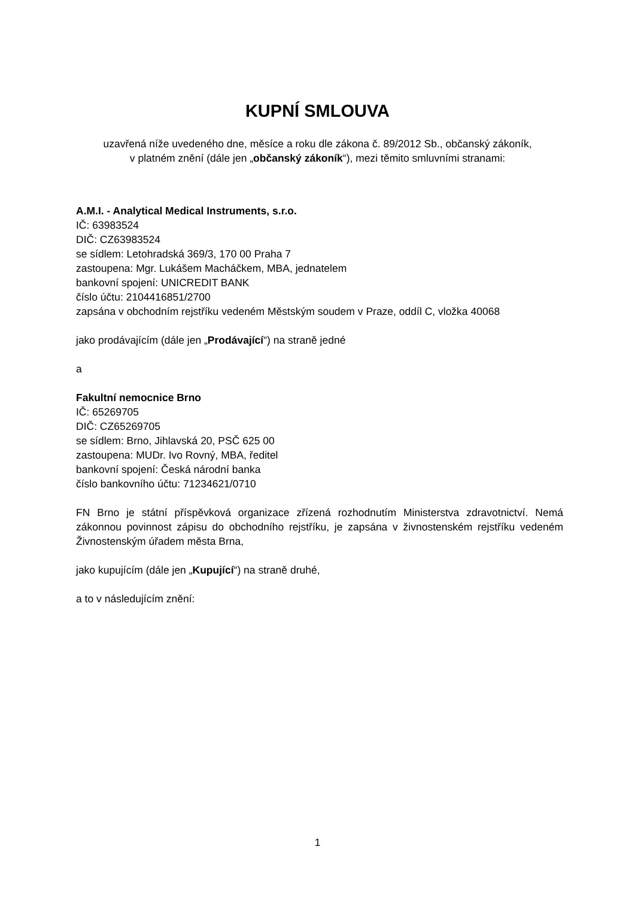KUPNÍ SMLOUVA
uzavřená níže uvedeného dne, měsíce a roku dle zákona č. 89/2012 Sb., občanský zákoník,
v platném znění (dále jen „občanský zákoník“), mezi těmito smluvními stranami:
A.M.I. - Analytical Medical Instruments, s.r.o.
IČ: 63983524
DIČ: CZ63983524
se sídlem: Letohradská 369/3, 170 00 Praha 7
zastoupena: Mgr. Lukášem Macháčkem, MBA, jednatelem
bankovní spojení: UNICREDIT BANK
číslo účtu: 2104416851/2700
zapsána v obchodním rejstříku vedeném Městským soudem v Praze, oddíl C, vložka 40068
jako prodávajícím (dále jen „Prodávající“) na straně jedné
a
Fakultní nemocnice Brno
IČ: 65269705
DIČ: CZ65269705
se sídlem: Brno, Jihlavská 20, PSČ 625 00
zastoupena: MUDr. Ivo Rovný, MBA, ředitel
bankovní spojení: Česká národní banka
číslo bankovního účtu: 71234621/0710
FN Brno je státní příspěvková organizace zřízená rozhodnutím Ministerstva zdravotnictví. Nemá zákonnou povinnost zápisu do obchodního rejstříku, je zapsána v živnostenském rejstříku vedeném Živnostenským úřadem města Brna,
jako kupujícím (dále jen „Kupující“) na straně druhé,
a to v následujícím znění:
1